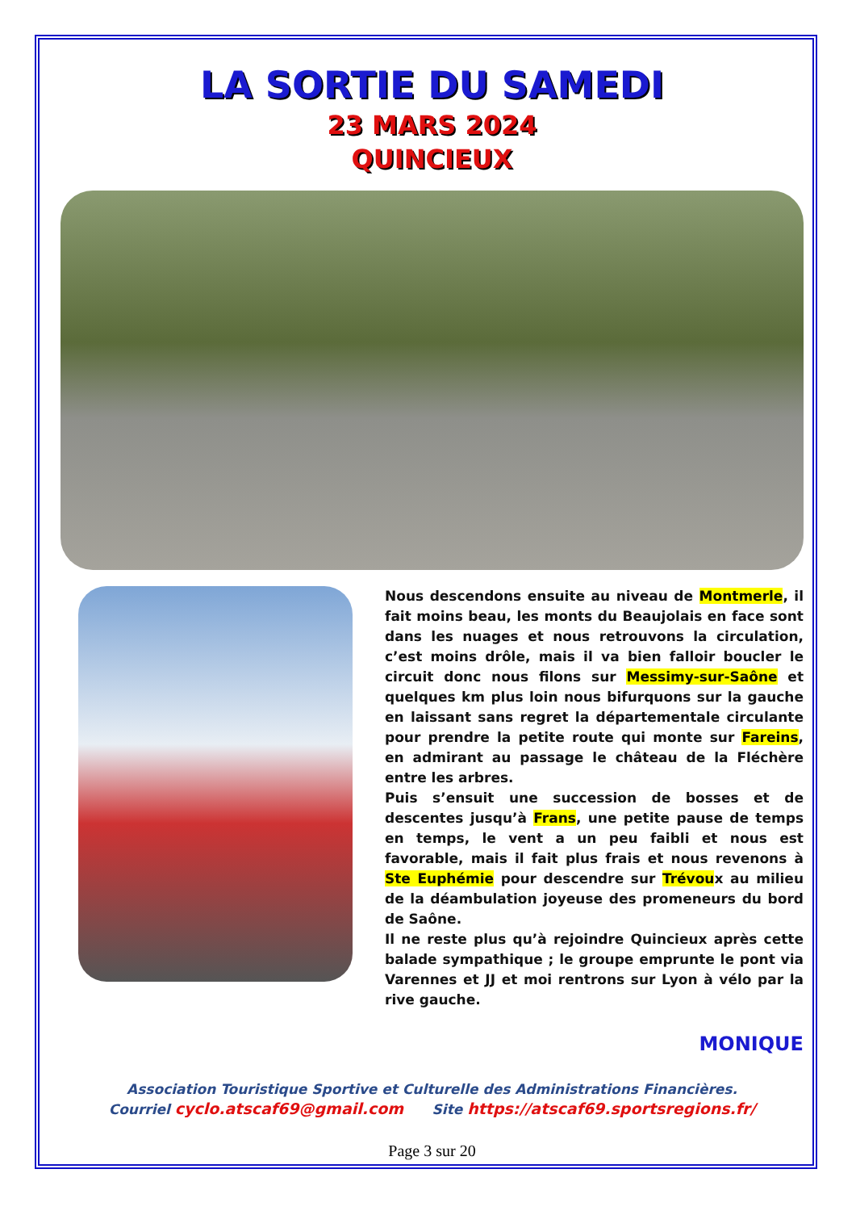LA SORTIE DU SAMEDI
23 MARS 2024
QUINCIEUX
Nous descendons ensuite au niveau de Montmerle, il fait moins beau, les monts du Beaujolais en face sont dans les nuages et nous retrouvons la circulation, c’est moins drôle, mais il va bien falloir boucler le circuit donc nous filons sur Messimy-sur-Saône et quelques km plus loin nous bifurquons sur la gauche en laissant sans regret la départementale circulante pour prendre la petite route qui monte sur Fareins, en admirant au passage le château de la Fléchère entre les arbres.
Puis s’ensuit une succession de bosses et de descentes jusqu’à Frans, une petite pause de temps en temps, le vent a un peu faibli et nous est favorable, mais il fait plus frais et nous revenons à Ste Euphémie pour descendre sur Trévoux au milieu de la déambulation joyeuse des promeneurs du bord de Saône.
Il ne reste plus qu’à rejoindre Quincieux après cette balade sympathique ; le groupe emprunte le pont via Varennes et JJ et moi rentrons sur Lyon à vélo par la rive gauche.
MONIQUE
Association Touristique Sportive et Culturelle des Administrations Financières.
Courriel cyclo.atscaf69@gmail.com Site https://atscaf69.sportsregions.fr/
Page 3 sur 20